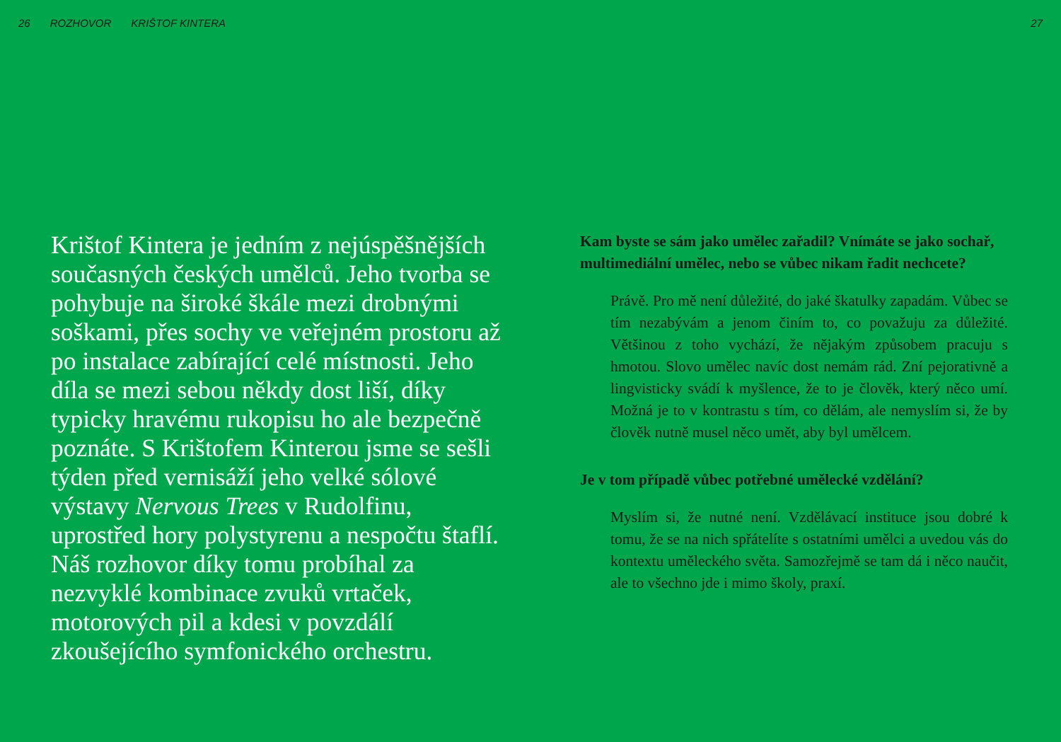26 ROZHOVOR KRIŠTOF KINTERA 27
Krištof Kintera je jedním z nejúspěšnějších současných českých umělců. Jeho tvorba se pohybuje na široké škále mezi drobnými soškami, přes sochy ve veřejném prostoru až po instalace zabírající celé místnosti. Jeho díla se mezi sebou někdy dost liší, díky typicky hravému rukopisu ho ale bezpečně poznáte. S Krištofem Kinterou jsme se sešli týden před vernisáží jeho velké sólové výstavy Nervous Trees v Rudolfinu, uprostřed hory polystyrenu a nespočtu štaflí. Náš rozhovor díky tomu probíhal za nezvyklé kombinace zvuků vrtaček, motorových pil a kdesi v povzdálí zkoušejícího symfonického orchestru.
Kam byste se sám jako umělec zařadil? Vnímáte se jako sochař, multimediální umělec, nebo se vůbec nikam řadit nechcete?
Právě. Pro mě není důležité, do jaké škatulky zapadám. Vůbec se tím nezabývám a jenom činím to, co považuju za důležité. Většinou z toho vychází, že nějakým způsobem pracuju s hmotou. Slovo umělec navíc dost nemám rád. Zní pejorativně a lingvisticky svádí k myšlence, že to je člověk, který něco umí. Možná je to v kontrastu s tím, co dělám, ale nemyslím si, že by člověk nutně musel něco umět, aby byl umělcem.
Je v tom případě vůbec potřebné umělecké vzdělání?
Myslím si, že nutné není. Vzdělávací instituce jsou dobré k tomu, že se na nich spřátelíte s ostatními umělci a uvedou vás do kontextu uměleckého světa. Samozřejmě se tam dá i něco naučit, ale to všechno jde i mimo školy, praxí.